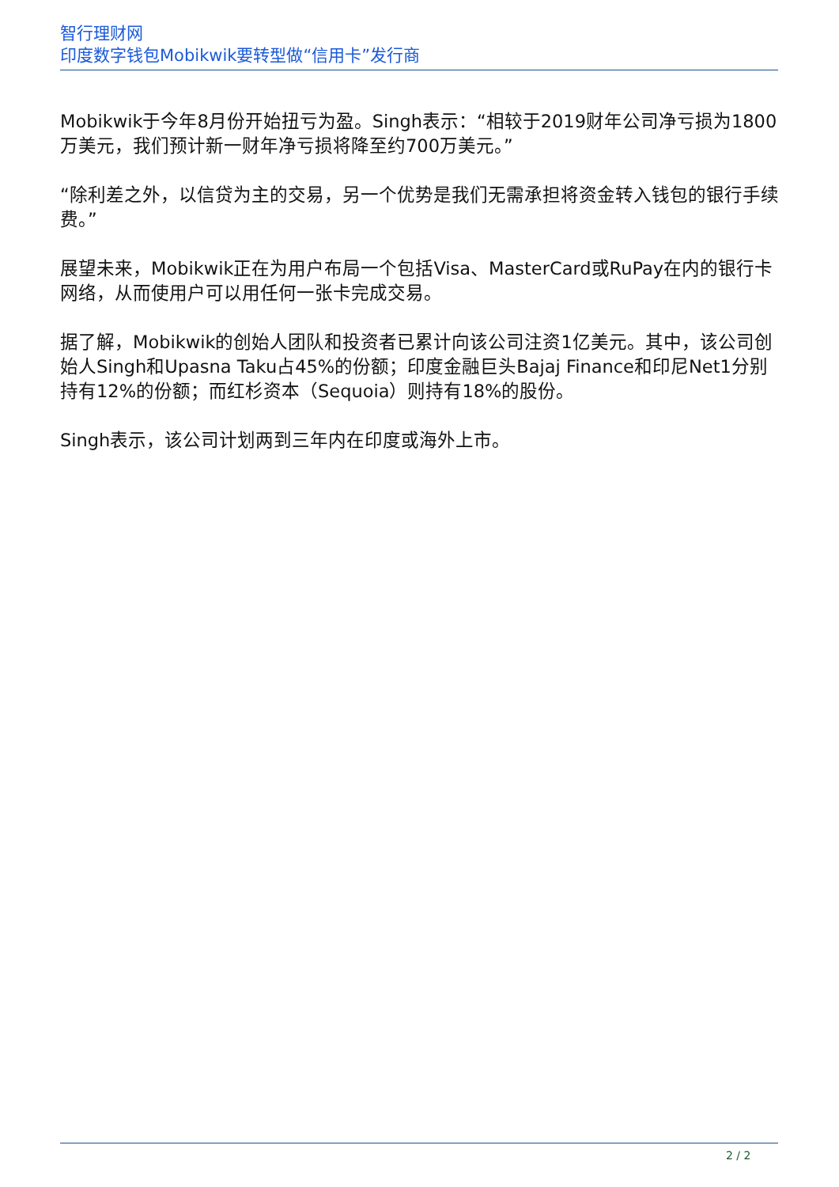智行理财网
印度数字钱包Mobikwik要转型做“信用卡”发行商
Mobikwik于今年8月份开始扭亏为盈。Singh表示：“相较于2019财年公司净亏损为1800万美元，我们预计新一财年净亏损将降至约700万美元。”
“除利差之外，以信贷为主的交易，另一个优势是我们无需承担将资金转入钱包的银行手续费。”
展望未来，Mobikwik正在为用户布局一个包括Visa、MasterCard或RuPay在内的银行卡网络，从而使用户可以用任何一张卡完成交易。
据了解，Mobikwik的创始人团队和投资者已累计向该公司注资1亿美元。其中，该公司创始人Singh和Upasna Taku占45%的份额；印度金融巨头Bajaj Finance和印尼Net1分别持有12%的份额；而红杉资本（Sequoia）则持有18%的股份。
Singh表示，该公司计划两到三年内在印度或海外上市。
2 / 2